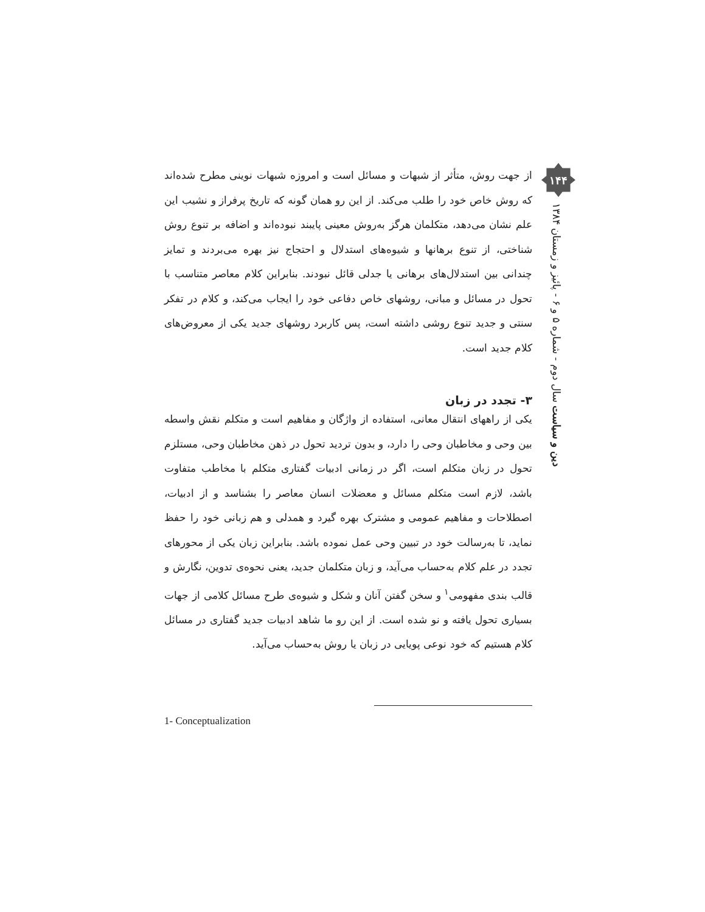۱۴۴
دین و سیاست سال دوم - شماره ۵ و ۶ - پائیز و زمستان ۱۳۸۴
از جهت روش، متأثر از شبهات و مسائل است و امروزه شبهات نوینی مطرح شده‌اند که روش خاص خود را طلب می‌کند. از این رو همان گونه که تاریخ پرفراز و نشیب این علم نشان می‌دهد، متکلمان هرگز به‌روش معینی پایبند نبوده‌اند و اضافه بر تنوع روش شناختی، از تنوع برهانها و شیوه‌های استدلال و احتجاج نیز بهره می‌بردند و تمایز چندانی بین استدلال‌های برهانی یا جدلی قائل نبودند. بنابراین کلام معاصر متناسب با تحول در مسائل و مبانی، روشهای خاص دفاعی خود را ایجاب می‌کند، و کلام در تفکر سنتی و جدید تنوع روشی داشته است، پس کاربرد روشهای جدید یکی از معروض‌های کلام جدید است.
۳- تجدد در زبان
یکی از راههای انتقال معانی، استفاده از واژگان و مفاهیم است و متکلم نقش واسطه بین وحی و مخاطبان وحی را دارد، و بدون تردید تحول در ذهن مخاطبان وحی، مستلزم تحول در زبان متکلم است، اگر در زمانی ادبیات گفتاری متکلم با مخاطب متفاوت باشد، لازم است متکلم مسائل و معضلات انسان معاصر را بشناسد و از ادبیات، اصطلاحات و مفاهیم عمومی و مشترک بهره گیرد و همدلی و هم زبانی خود را حفظ نماید، تا به‌رسالت خود در تبیین وحی عمل نموده باشد. بنابراین زبان یکی از محورهای تجدد در علم کلام به‌حساب می‌آید، و زبان متکلمان جدید، یعنی نحوه‌ی تدوین، نگارش و قالب بندی مفهومی<sup>۱</sup> و سخن گفتن آنان و شکل و شیوه‌ی طرح مسائل کلامی از جهات بسیاری تحول یافته و نو شده است. از این رو ما شاهد ادبیات جدید گفتاری در مسائل کلام هستیم که خود نوعی پویایی در زبان یا روش به‌حساب می‌آید.
1- Conceptualization